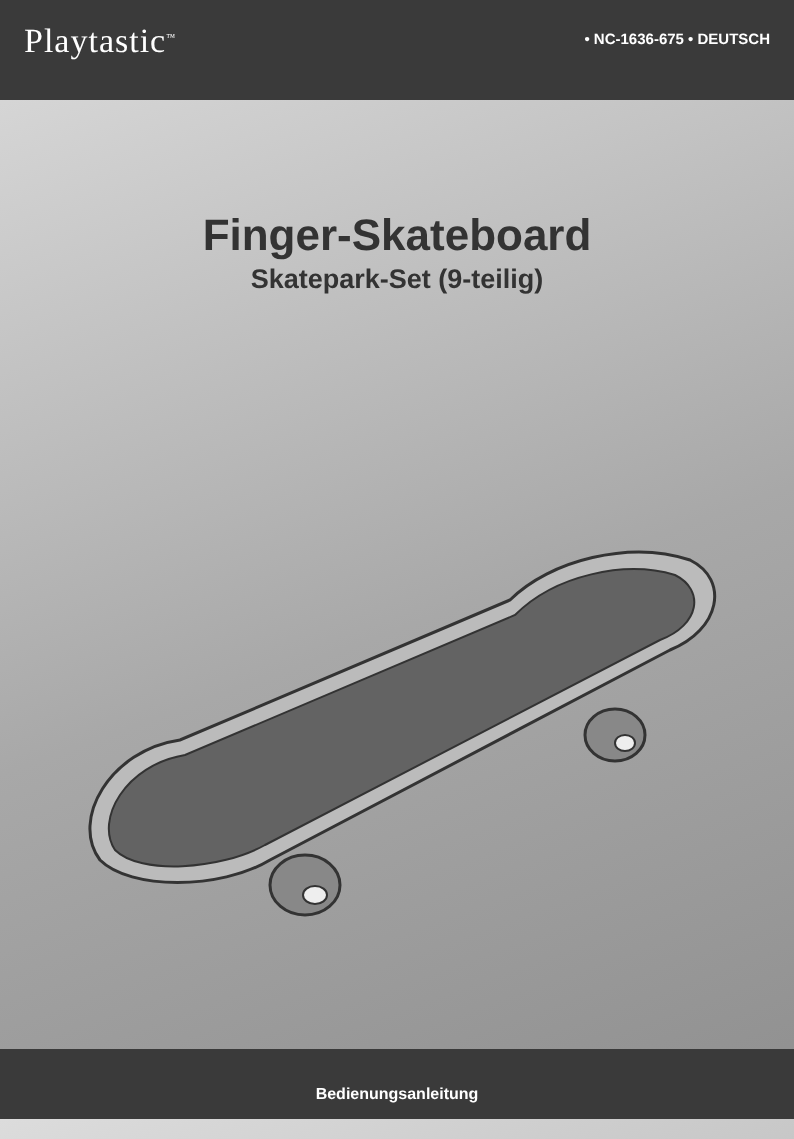Playtastic<sup>™</sup>
• NC-1636-675 • DEUTSCH
Finger-Skateboard
Skatepark-Set (9-teilig)
Bedienungsanleitung